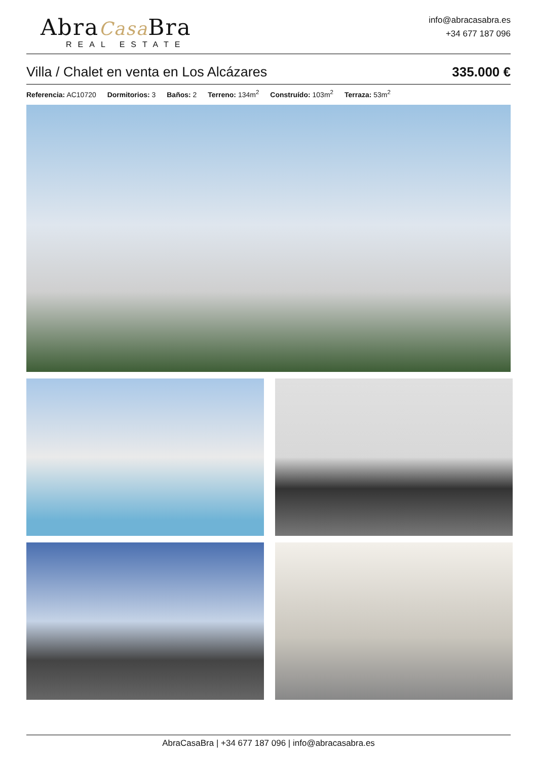AbraCasa Bra
REAL ESTATE
info@abracasabra.es
+34 677 187 096
Villa / Chalet en venta en Los Alcázares 335.000 €
Referencia: AC10720 Dormitorios: 3 Baños: 2 Terreno: 134m<sup>2</sup> Construído: 103m<sup>2</sup> Terraza: 53m<sup>2</sup>
AbraCasaBra | +34 677 187 096 | info@abracasabra.es